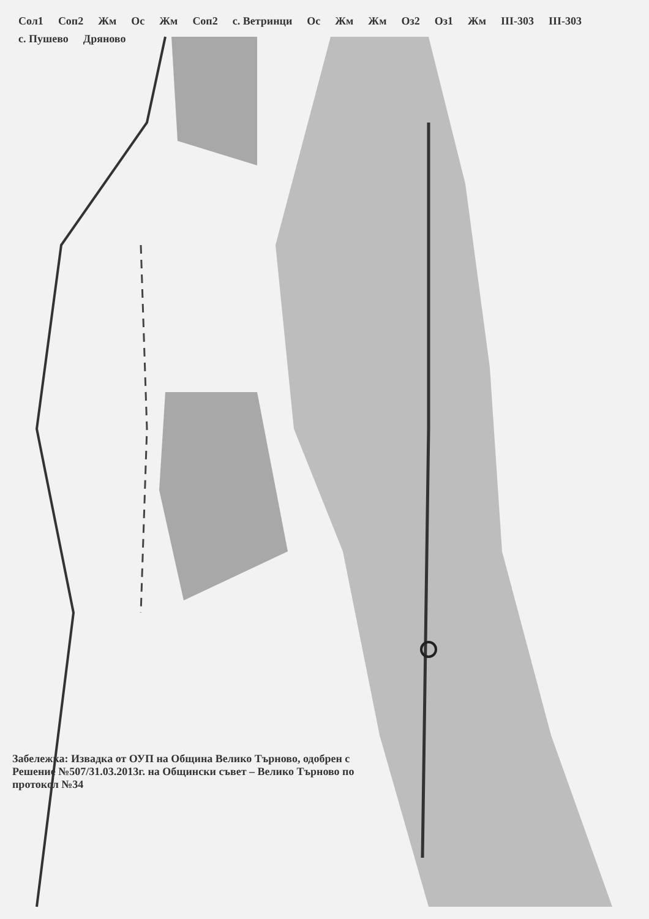Сол1 Соп2 Жм Ос Жм Соп2 с. Ветринци Ос Жм Жм Оз2 Оз1 Жм ІІІ-303 ІІІ-303 с. Пушево Дряново
Забележка: Извадка от ОУП на Община Велико Търново, одобрен с Решение №507/31.03.2013г. на Общински съвет – Велико Търново по протокол №34